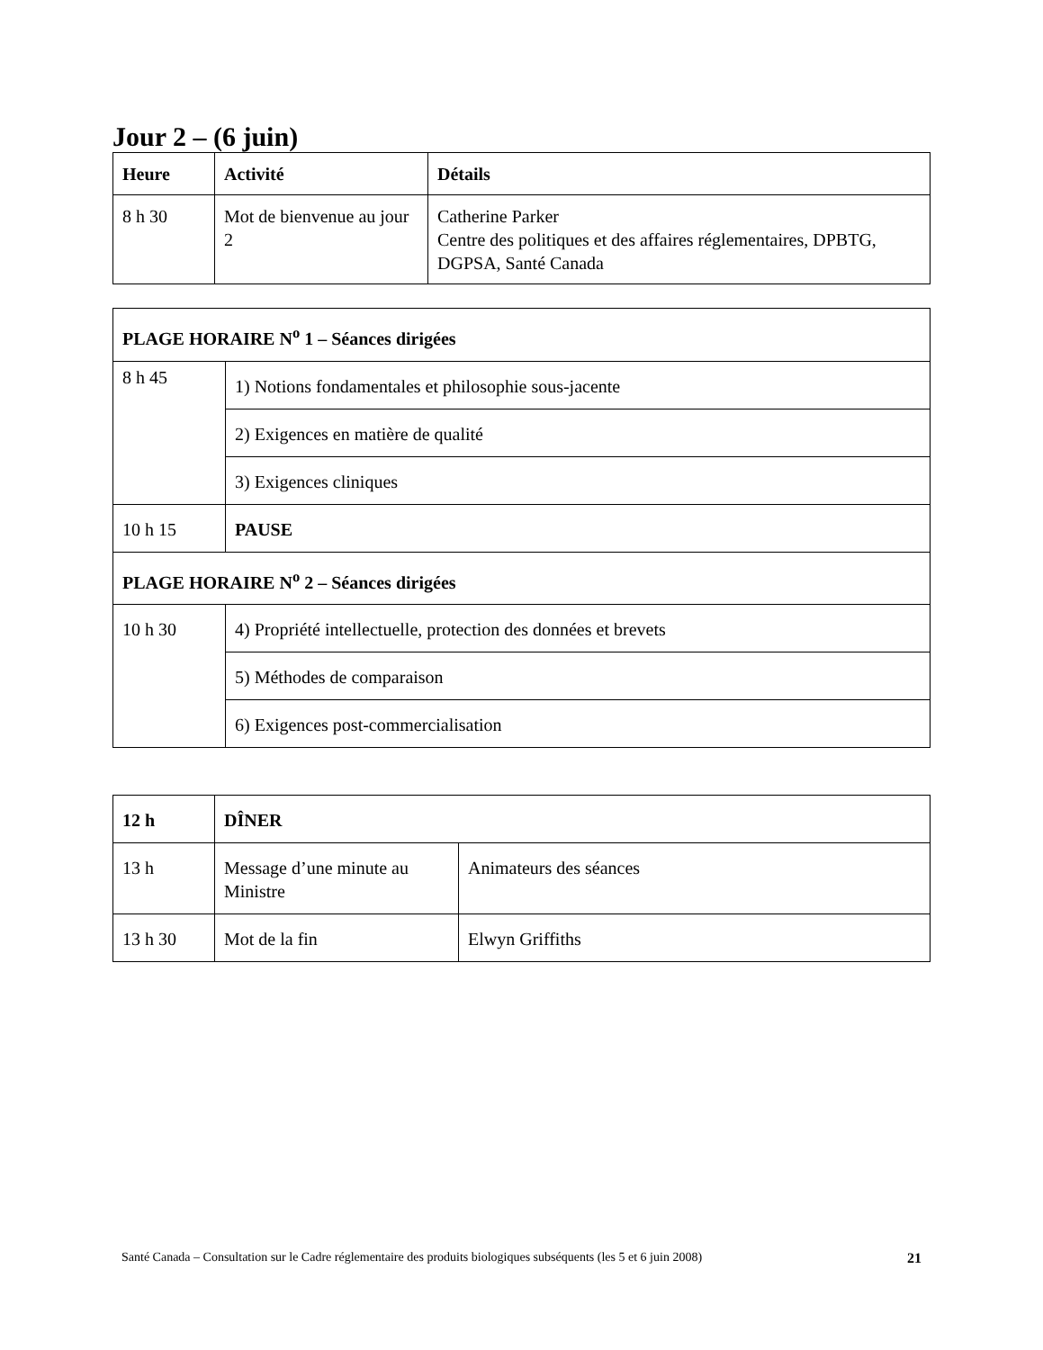Jour 2 – (6 juin)
| Heure | Activité | Détails |
| --- | --- | --- |
| 8 h 30 | Mot de bienvenue au jour 2 | Catherine Parker Centre des politiques et des affaires réglementaires, DPBTG, DGPSA, Santé Canada |
| PLAGE HORAIRE N<sup>o</sup> 1 – Séances dirigées | |
| --- | --- |
| 8 h 45 | 1) Notions fondamentales et philosophie sous-jacente |
| | 2) Exigences en matière de qualité |
| | 3) Exigences cliniques |
| 10 h 15 | PAUSE |
| PLAGE HORAIRE N<sup>o</sup> 2 – Séances dirigées | |
| 10 h 30 | 4) Propriété intellectuelle, protection des données et brevets |
| | 5) Méthodes de comparaison |
| | 6) Exigences post-commercialisation |
| 12 h | DÎNER | |
| --- | --- | --- |
| 13 h | Message d’une minute au Ministre | Animateurs des séances |
| 13 h 30 | Mot de la fin | Elwyn Griffiths |
Santé Canada – Consultation sur le Cadre réglementaire des produits biologiques subséquents (les 5 et 6 juin 2008) 21